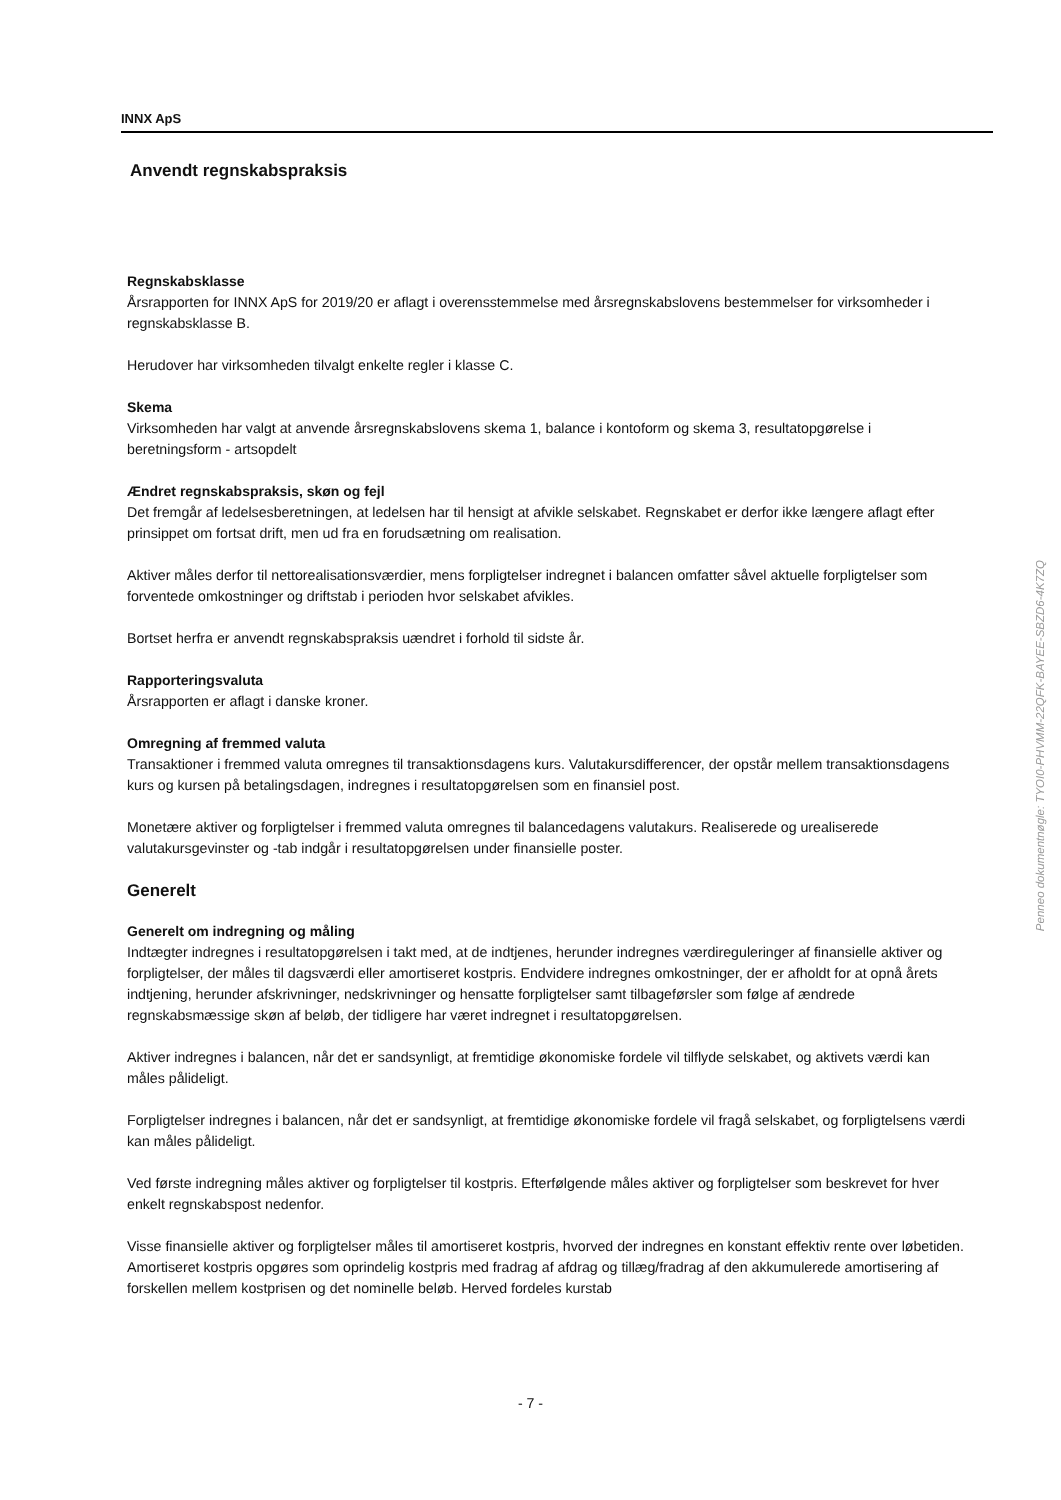INNX ApS
Anvendt regnskabspraksis
Regnskabsklasse
Årsrapporten for INNX ApS for 2019/20 er aflagt i overensstemmelse med årsregnskabslovens bestemmelser for virksomheder i regnskabsklasse B.
Herudover har virksomheden tilvalgt enkelte regler i klasse C.
Skema
Virksomheden har valgt at anvende årsregnskabslovens skema 1, balance i kontoform og skema 3, resultatopgørelse i beretningsform - artsopdelt
Ændret regnskabspraksis, skøn og fejl
Det fremgår af ledelsesberetningen, at ledelsen har til hensigt at afvikle selskabet. Regnskabet er derfor ikke længere aflagt efter prinsippet om fortsat drift, men ud fra en forudsætning om realisation.
Aktiver måles derfor til nettorealisationsværdier, mens forpligtelser indregnet i balancen omfatter såvel aktuelle forpligtelser som forventede omkostninger og driftstab i perioden hvor selskabet afvikles.
Bortset herfra er anvendt regnskabspraksis uændret i forhold til sidste år.
Rapporteringsvaluta
Årsrapporten er aflagt i danske kroner.
Omregning af fremmed valuta
Transaktioner i fremmed valuta omregnes til transaktionsdagens kurs. Valutakursdifferencer, der opstår mellem transaktionsdagens kurs og kursen på betalingsdagen, indregnes i resultatopgørelsen som en finansiel post.
Monetære aktiver og forpligtelser i fremmed valuta omregnes til balancedagens valutakurs. Realiserede og urealiserede valutakursgevinster og -tab indgår i resultatopgørelsen under finansielle poster.
Generelt
Generelt om indregning og måling
Indtægter indregnes i resultatopgørelsen i takt med, at de indtjenes, herunder indregnes værdireguleringer af finansielle aktiver og forpligtelser, der måles til dagsværdi eller amortiseret kostpris. Endvidere indregnes omkostninger, der er afholdt for at opnå årets indtjening, herunder afskrivninger, nedskrivninger og hensatte forpligtelser samt tilbageførsler som følge af ændrede regnskabsmæssige skøn af beløb, der tidligere har været indregnet i resultatopgørelsen.
Aktiver indregnes i balancen, når det er sandsynligt, at fremtidige økonomiske fordele vil tilflyde selskabet, og aktivets værdi kan måles pålideligt.
Forpligtelser indregnes i balancen, når det er sandsynligt, at fremtidige økonomiske fordele vil fragå selskabet, og forpligtelsens værdi kan måles pålideligt.
Ved første indregning måles aktiver og forpligtelser til kostpris. Efterfølgende måles aktiver og forpligtelser som beskrevet for hver enkelt regnskabspost nedenfor.
Visse finansielle aktiver og forpligtelser måles til amortiseret kostpris, hvorved der indregnes en konstant effektiv rente over løbetiden. Amortiseret kostpris opgøres som oprindelig kostpris med fradrag af afdrag og tillæg/fradrag af den akkumulerede amortisering af forskellen mellem kostprisen og det nominelle beløb. Herved fordeles kurstab
Penneo dokumentnøgle: TYOI0-PHVMM-22QFK-BAYEE-SBZD6-4K7ZQ
- 7 -